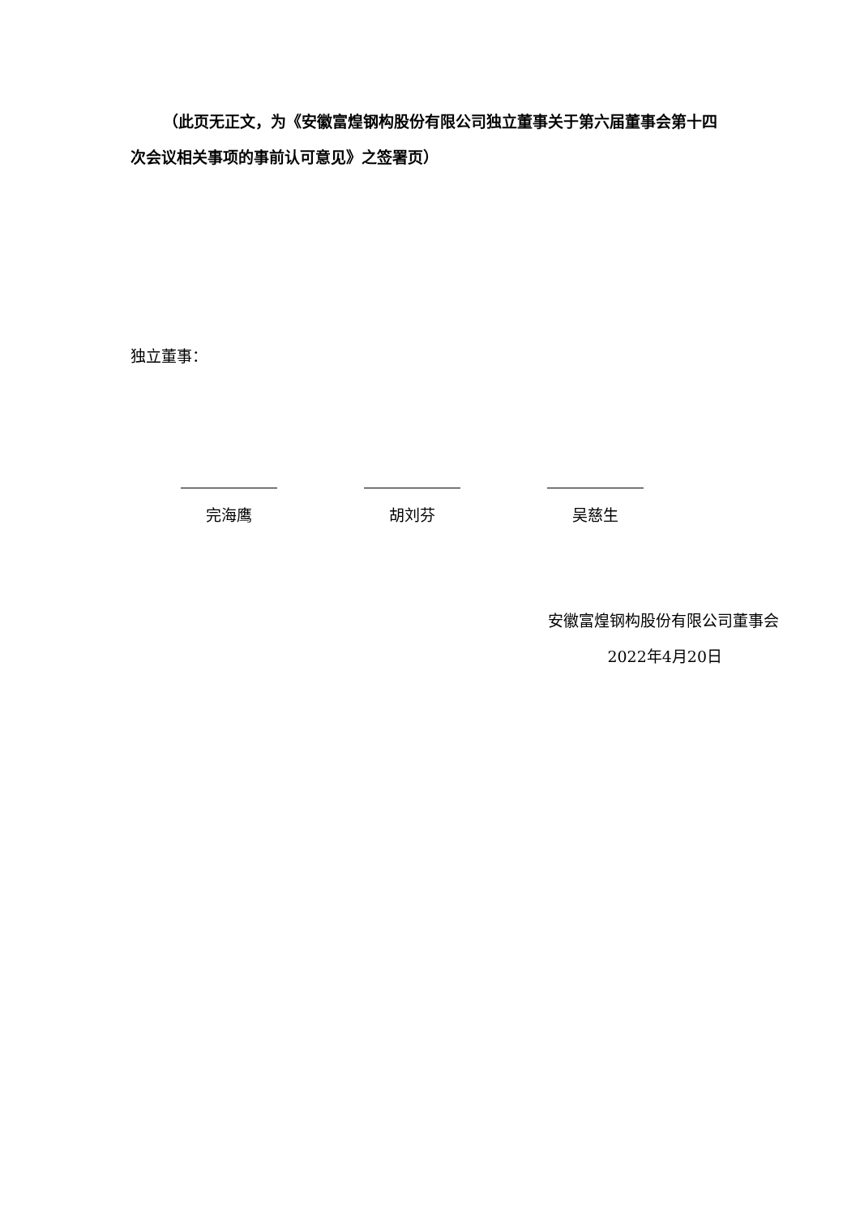（此页无正文，为《安徽富煌钢构股份有限公司独立董事关于第六届董事会第十四次会议相关事项的事前认可意见》之签署页）
独立董事：
完海鹰 胡刘芬 吴慈生
安徽富煌钢构股份有限公司董事会
2022年4月20日